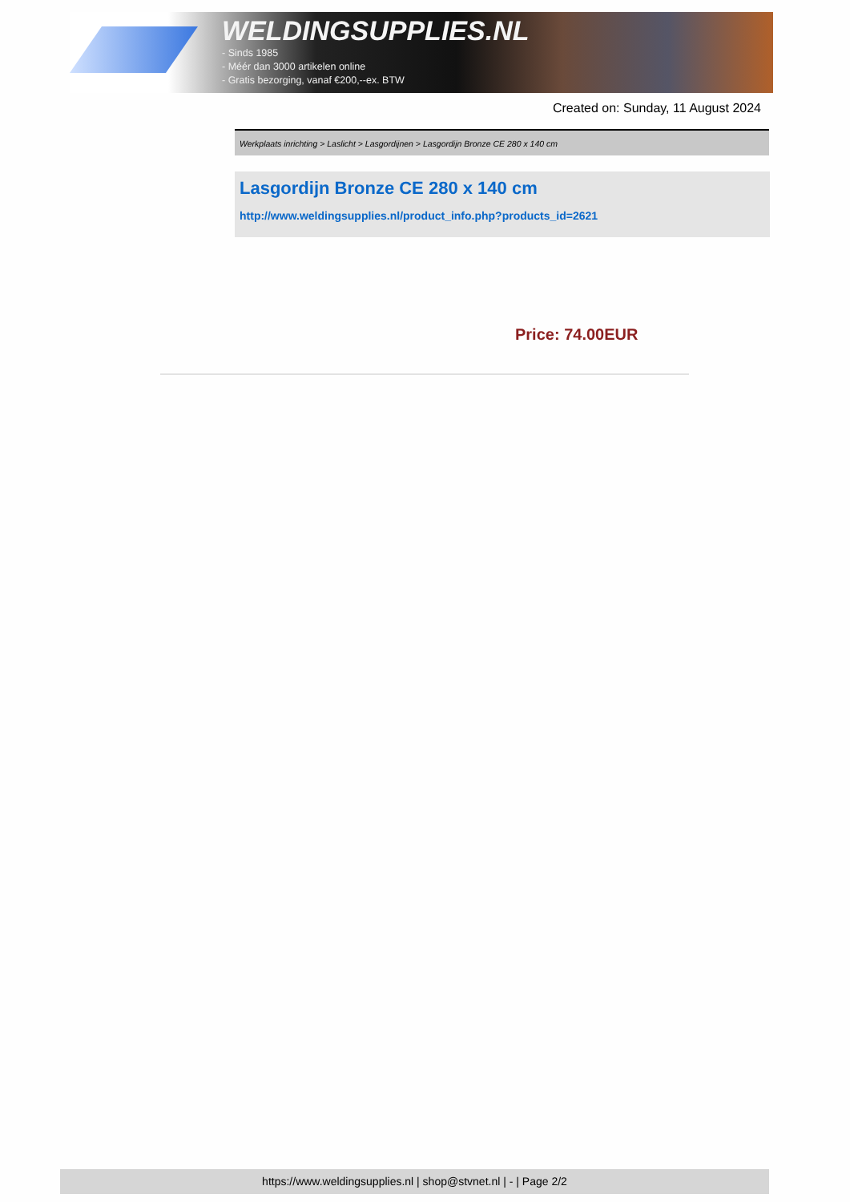WELDINGSUPPLIES.NL
- Sinds 1985
- Méér dan 3000 artikelen online
- Gratis bezorging, vanaf €200,--ex. BTW
Created on: Sunday, 11 August 2024
Werkplaats inrichting > Laslicht > Lasgordijnen > Lasgordijn Bronze CE 280 x 140 cm
Lasgordijn Bronze CE 280 x 140 cm
http://www.weldingsupplies.nl/product_info.php?products_id=2621
Price: 74.00EUR
https://www.weldingsupplies.nl | shop@stvnet.nl | - | Page 2/2